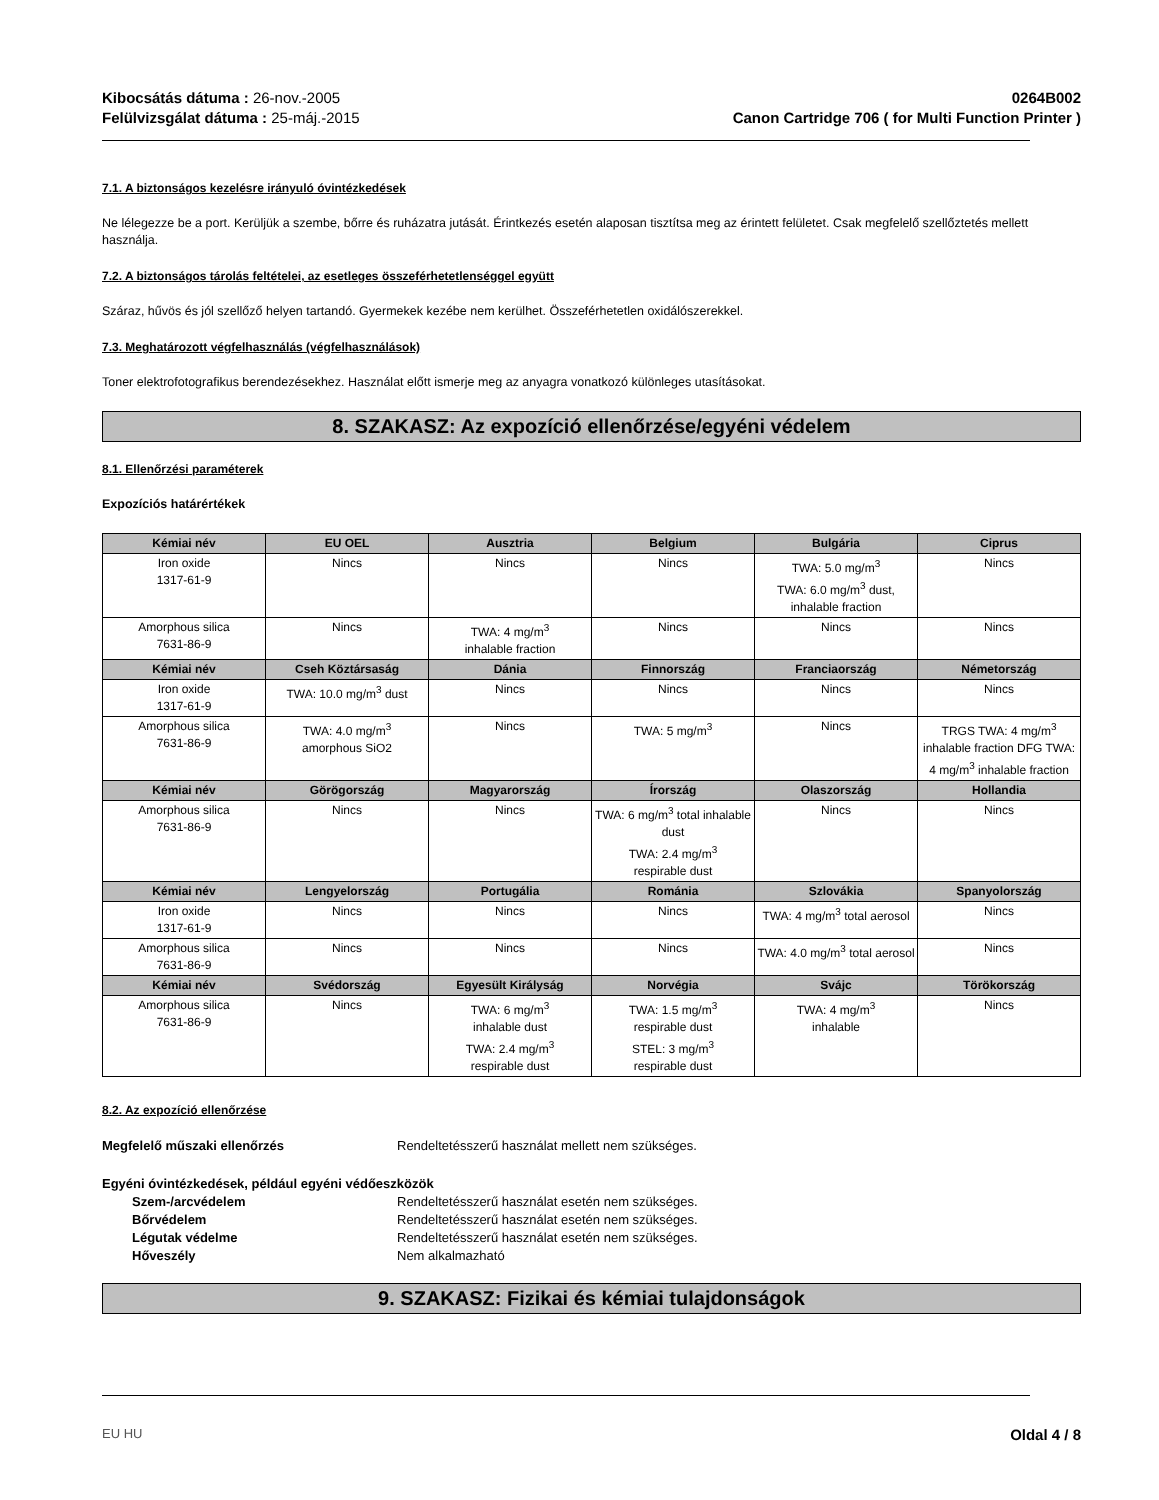Kibocsátás dátuma : 26-nov.-2005
Felülvizsgálat dátuma : 25-máj.-2015
0264B002
Canon Cartridge 706 ( for Multi Function Printer )
7.1. A biztonságos kezelésre irányuló óvintézkedések
Ne lélegezze be a port. Kerüljük a szembe, bőrre és ruházatra jutását. Érintkezés esetén alaposan tisztítsa meg az érintett felületet. Csak megfelelő szellőztetés mellett használja.
7.2. A biztonságos tárolás feltételei, az esetleges összeférhetetlenséggel együtt
Száraz, hűvös és jól szellőző helyen tartandó. Gyermekek kezébe nem kerülhet. Összeférhetetlen oxidálószerekkel.
7.3. Meghatározott végfelhasználás (végfelhasználások)
Toner elektrofotografikus berendezésekhez. Használat előtt ismerje meg az anyagra vonatkozó különleges utasításokat.
8. SZAKASZ: Az expozíció ellenőrzése/egyéni védelem
8.1. Ellenőrzési paraméterek
Expozíciós határértékek
| Kémiai név | EU OEL | Ausztria | Belgium | Bulgária | Ciprus |
| --- | --- | --- | --- | --- | --- |
| Iron oxide 1317-61-9 | Nincs | Nincs | Nincs | TWA: 5.0 mg/m<sup>3</sup> TWA: 6.0 mg/m<sup>3</sup> dust, inhalable fraction | Nincs |
| Amorphous silica 7631-86-9 | Nincs | TWA: 4 mg/m<sup>3</sup> inhalable fraction | Nincs | Nincs | Nincs |
| Kémiai név | Cseh Köztársaság | Dánia | Finnország | Franciaország | Németország |
| Iron oxide 1317-61-9 | TWA: 10.0 mg/m<sup>3</sup> dust | Nincs | Nincs | Nincs | Nincs |
| Amorphous silica 7631-86-9 | TWA: 4.0 mg/m<sup>3</sup> amorphous SiO2 | Nincs | TWA: 5 mg/m<sup>3</sup> | Nincs | TRGS TWA: 4 mg/m<sup>3</sup> inhalable fraction DFG TWA: 4 mg/m<sup>3</sup> inhalable fraction |
| Kémiai név | Görögország | Magyarország | Írország | Olaszország | Hollandia |
| Amorphous silica 7631-86-9 | Nincs | Nincs | TWA: 6 mg/m<sup>3</sup> total inhalable dust TWA: 2.4 mg/m<sup>3</sup> respirable dust | Nincs | Nincs |
| Kémiai név | Lengyelország | Portugália | Románia | Szlovákia | Spanyolország |
| Iron oxide 1317-61-9 | Nincs | Nincs | Nincs | TWA: 4 mg/m<sup>3</sup> total aerosol | Nincs |
| Amorphous silica 7631-86-9 | Nincs | Nincs | Nincs | TWA: 4.0 mg/m<sup>3</sup> total aerosol | Nincs |
| Kémiai név | Svédország | Egyesült Királyság | Norvégia | Svájc | Törökország |
| Amorphous silica 7631-86-9 | Nincs | TWA: 6 mg/m<sup>3</sup> inhalable dust TWA: 2.4 mg/m<sup>3</sup> respirable dust | TWA: 1.5 mg/m<sup>3</sup> respirable dust STEL: 3 mg/m<sup>3</sup> respirable dust | TWA: 4 mg/m<sup>3</sup> inhalable | Nincs |
8.2. Az expozíció ellenőrzése
Megfelelő műszaki ellenőrzés Rendeltetésszerű használat mellett nem szükséges.
Egyéni óvintézkedések, például egyéni védőeszközök
Szem-/arcvédelem Rendeltetésszerű használat esetén nem szükséges.
Bőrvédelem Rendeltetésszerű használat esetén nem szükséges.
Légutak védelme Rendeltetésszerű használat esetén nem szükséges.
Hőveszély Nem alkalmazható
9. SZAKASZ: Fizikai és kémiai tulajdonságok
EU HU Oldal 4 / 8